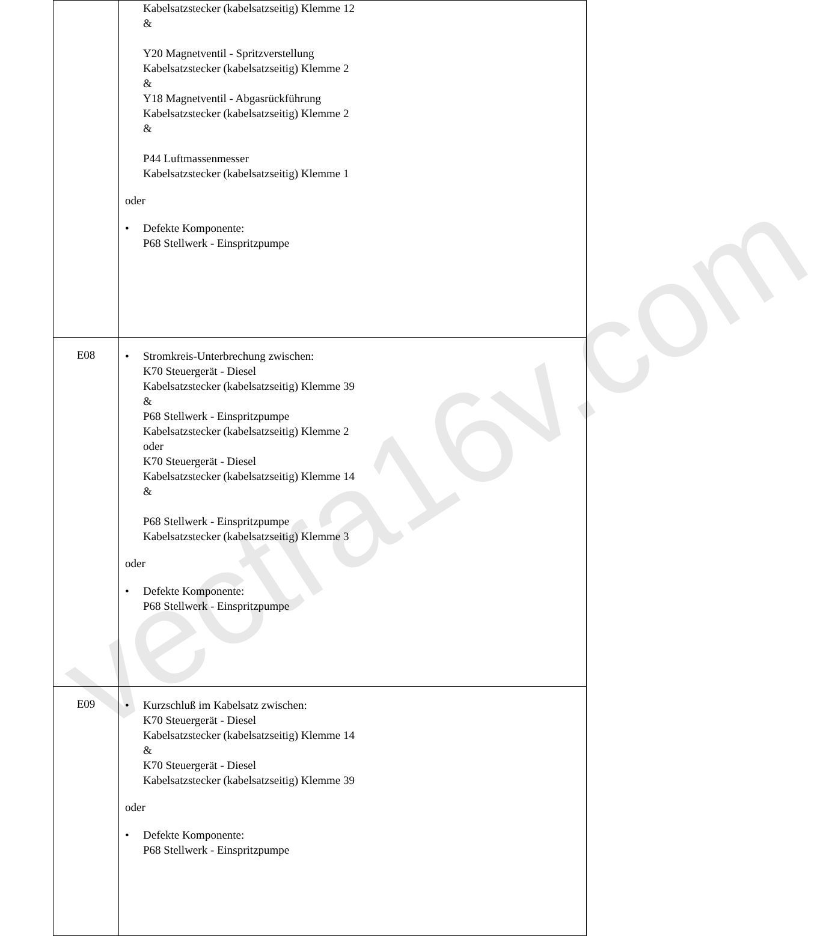| | Kabelsatzstecker (kabelsatzseitig) Klemme 12 & Y20 Magnetventil - Spritzverstellung Kabelsatzstecker (kabelsatzseitig) Klemme 2 & Y18 Magnetventil - Abgasrückführung Kabelsatzstecker (kabelsatzseitig) Klemme 2 & P44 Luftmassenmesser Kabelsatzstecker (kabelsatzseitig) Klemme 1 oder • Defekte Komponente: P68 Stellwerk - Einspritzpumpe |
| E08 | • Stromkreis-Unterbrechung zwischen: K70 Steuergerät - Diesel Kabelsatzstecker (kabelsatzseitig) Klemme 39 & P68 Stellwerk - Einspritzpumpe Kabelsatzstecker (kabelsatzseitig) Klemme 2 oder K70 Steuergerät - Diesel Kabelsatzstecker (kabelsatzseitig) Klemme 14 & P68 Stellwerk - Einspritzpumpe Kabelsatzstecker (kabelsatzseitig) Klemme 3 oder • Defekte Komponente: P68 Stellwerk - Einspritzpumpe |
| E09 | • Kurzschluß im Kabelsatz zwischen: K70 Steuergerät - Diesel Kabelsatzstecker (kabelsatzseitig) Klemme 14 & K70 Steuergerät - Diesel Kabelsatzstecker (kabelsatzseitig) Klemme 39 oder • Defekte Komponente: P68 Stellwerk - Einspritzpumpe |
vectra16v.com